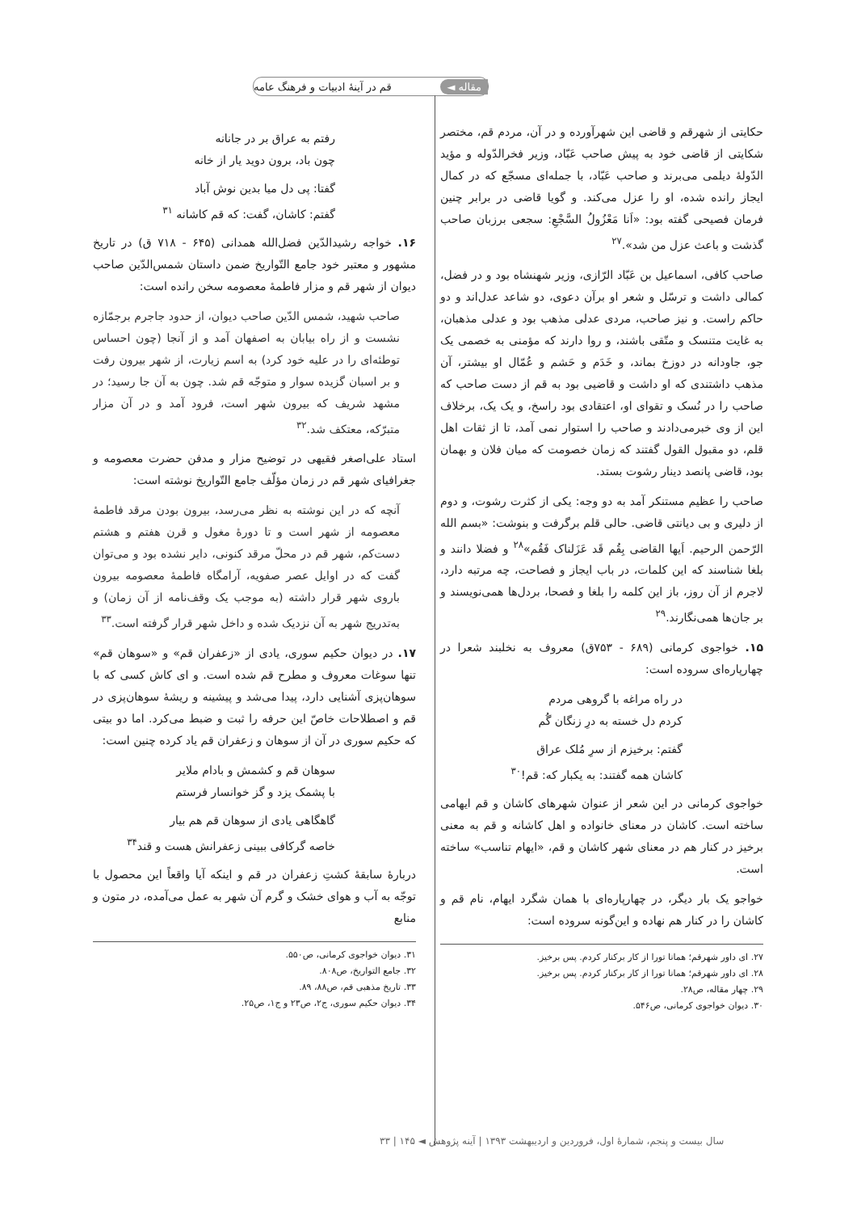قم در آینهٔ ادبیات و فرهنگ عامه مقاله ◄
حکایتی از شهرقم و قاضی این شهرآورده و در آن، مردم قم، مختصر شکایتی از قاضی خود به پیش صاحب عَبّاد، وزیر فخرالدّوله و مؤید الدّولهٔ دیلمی می‌برند و صاحب عَبّاد، با جمله‌ای مسجّع که در کمال ایجاز رانده شده، او را عزل می‌کند. و گویا قاضی در برابر چنین فرمان فصیحی گفته بود: «اَنا مَعْزُولُ السَّجْعِ: سجعی برزبان صاحب گذشت و باعث عزل من شد».<sup>۲۷</sup>
صاحب کافی، اسماعیل بن عَبّاد الرّازی، وزیر شهنشاه بود و در فضل، کمالی داشت و ترسّل و شعر او برآن دعوی، دو شاعد عدل‌اند و دو حاکم راست. و نیز صاحب، مردی عدلی مذهب بود و عدلی مذهبان، به غایت متنسک و متّقی باشند، و روا دارند که مؤمنی به خصمی یک جو، جاودانه در دوزخ بماند، و خَدَم و حَشم و عُمّال او بیشتر، آن مذهب داشتندی که او داشت و قاضیی بود به قم از دست صاحب که صاحب را در نُسک و تقوای او، اعتقادی بود راسخ، و یک یک، برخلاف این از وی خبرمی‌دادند و صاحب را استوار نمی آمد، تا از ثقات اهل قلم، دو مقبول القول گفتند که زمان خصومت که میان فلان و بهمان بود، قاضی پانصد دینار رشوت بستد.
صاحب را عظیم مستنکر آمد به دو وجه: یکی از کثرت رشوت، و دوم از دلیری و بی دیانتی قاضی. حالی قلم برگرفت و بنوشت: «بسم الله الرّحمن الرحیم. اَیها القاضی بِقُم قَد عَزَلناک فَقُم»<sup>۲۸</sup> و فضلا دانند و بلغا شناسند که این کلمات، در باب ایجاز و فصاحت، چه مرتبه دارد، لاجرم از آن روز، باز این کلمه را بلغا و فصحا، بردل‌ها همی‌نویسند و بر جان‌ها همی‌نگارند.<sup>۲۹</sup>
۱۵. خواجوی کرمانی (۶۸۹ - ۷۵۳ق) معروف به نخلبند شعرا در چهارپاره‌ای سروده است:
در راه مراغه با گروهی مردم
کردم دل خسته به درِ زنگان گُم
گفتم: برخیزم از سرِ مُلک عراق
کاشان همه گفتند: به یکبار که: قم!<sup>۳۰</sup>
خواجوی کرمانی در این شعر از عنوان شهرهای کاشان و قم ایهامی ساخته است. کاشان در معنای خانواده و اهل کاشانه و قم به معنی برخیز در کنار هم در معنای شهر کاشان و قم، «ایهام تناسب» ساخته است.
خواجو یک بار دیگر، در چهارپاره‌ای با همان شگرد ایهام، نام قم و کاشان را در کنار هم نهاده و این‌گونه سروده است:
۲۷. ای داور شهرقم؛ همانا تورا از کار برکنار کردم. پس برخیز.
۲۸. ای داور شهرقم؛ همانا تورا از کار برکنار کردم. پس برخیز.
۲۹. چهار مقاله، ص۲۸.
۳۰. دیوان خواجوی کرمانی، ص۵۴۶.
رفتم به عراق بر در جانانه
چون باد، برون دوید یار از خانه
گفتا: پی دل میا بدین نوش آباد
گفتم: کاشان، گفت: که قم کاشانه <sup>۳۱</sup>
۱۶. خواجه رشیدالدّین فضل‌الله همدانی (۶۴۵ - ۷۱۸ ق) در تاریخ مشهور و معتبر خود جامع التّواریخ ضمن داستان شمس‌الدّین صاحب دیوان از شهر قم و مزار فاطمهٔ معصومه سخن رانده است:
صاحب شهید، شمس الدّین صاحب دیوان، از حدود جاجرم برجمّازه نشست و از راه بیابان به اصفهان آمد و از آنجا (چون احساس توطئه‌ای را در علیه خود کرد) به اسم زیارت، از شهر بیرون رفت و بر اسبان گزیده سوار و متوجّه قم شد. چون به آن جا رسید؛ در مشهد شریف که بیرون شهر است، فرود آمد و در آن مزار متبرّکه، معتکف شد.<sup>۳۲</sup>
استاد علی‌اصغر فقیهی در توضیح مزار و مدفن حضرت معصومه و جغرافیای شهر قم در زمان مؤلّف جامع التّواریخ نوشته است:
آنچه که در این نوشته به نظر می‌رسد، بیرون بودن مرقد فاطمهٔ معصومه از شهر است و تا دورهٔ مغول و قرن هفتم و هشتم دست‌کم، شهر قم در محلّ مرقد کنونی، دایر نشده بود و می‌توان گفت که در اوایل عصر صفویه، آرامگاه فاطمهٔ معصومه بیرون باروی شهر قرار داشته (به موجب یک وقف‌نامه از آن زمان) و به‌تدریج شهر به آن نزدیک شده و داخل شهر قرار گرفته است.<sup>۳۳</sup>
۱۷. در دیوان حکیم سوری، یادی از «زعفران قم» و «سوهان قم» تنها سوغات معروف و مطرح قم شده است. و ای کاش کسی که با سوهان‌پزی آشنایی دارد، پیدا می‌شد و پیشینه و ریشهٔ سوهان‌پزی در قم و اصطلاحات خاصّ این حرفه را ثبت و ضبط می‌کرد. اما دو بیتی که حکیم سوری در آن از سوهان و زعفران قم یاد کرده چنین است:
سوهان قم و کشمش و بادام ملایر
با پشمک یزد و گز خوانسار فرستم
گاهگاهی یادی از سوهان قم هم بیار
خاصه گرکافی ببینی زعفرانش هست و قند<sup>۳۴</sup>
دربارهٔ سابقهٔ کشتِ زعفران در قم و اینکه آیا واقعاً این محصول با توجّه به آب و هوای خشک و گرم آن شهر به عمل می‌آمده، در متون و منابع
۳۱. دیوان خواجوی کرمانی، ص۵۵۰.
۳۲. جامع التواریخ، ص۸۰۸.
۳۳. تاریخ مذهبی قم، ص۸۸، ۸۹.
۳۴. دیوان حکیم سوری، ج۲، ص۲۳ و ج۱، ص۲۵.
سال بیست و پنجم، شمارهٔ اول، فروردین و اردیبهشت ۱۳۹۳ | آینه پژوهش ◄ ۱۴۵ | ۳۳